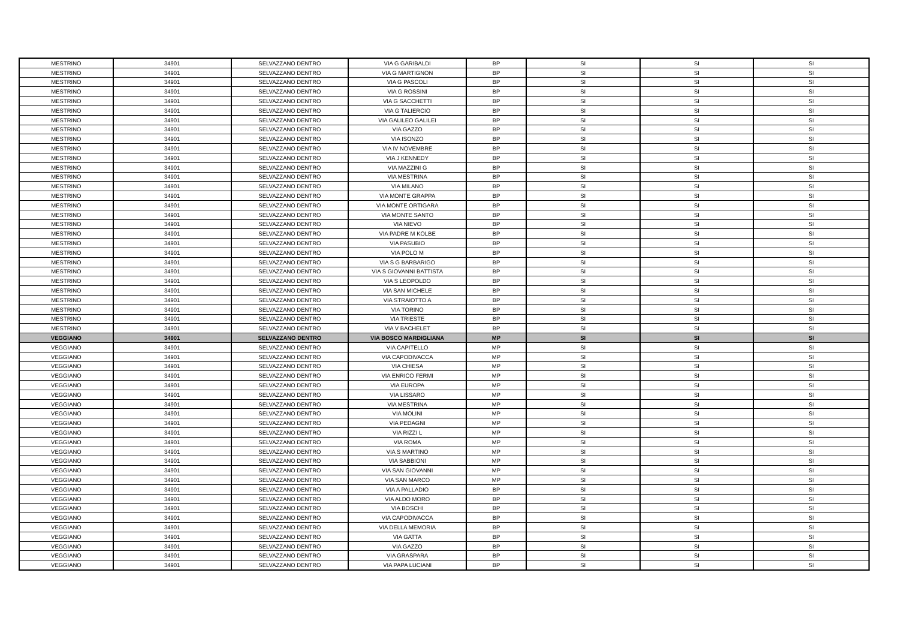| MESTRINO | 34901 | SELVAZZANO DENTRO | VIA G GARIBALDI | BP | SI | SI | SI |
| MESTRINO | 34901 | SELVAZZANO DENTRO | VIA G MARTIGNON | BP | SI | SI | SI |
| MESTRINO | 34901 | SELVAZZANO DENTRO | VIA G PASCOLI | BP | SI | SI | SI |
| MESTRINO | 34901 | SELVAZZANO DENTRO | VIA G ROSSINI | BP | SI | SI | SI |
| MESTRINO | 34901 | SELVAZZANO DENTRO | VIA G SACCHETTI | BP | SI | SI | SI |
| MESTRINO | 34901 | SELVAZZANO DENTRO | VIA G TALIERCIO | BP | SI | SI | SI |
| MESTRINO | 34901 | SELVAZZANO DENTRO | VIA GALILEO GALILEI | BP | SI | SI | SI |
| MESTRINO | 34901 | SELVAZZANO DENTRO | VIA GAZZO | BP | SI | SI | SI |
| MESTRINO | 34901 | SELVAZZANO DENTRO | VIA ISONZO | BP | SI | SI | SI |
| MESTRINO | 34901 | SELVAZZANO DENTRO | VIA IV NOVEMBRE | BP | SI | SI | SI |
| MESTRINO | 34901 | SELVAZZANO DENTRO | VIA J KENNEDY | BP | SI | SI | SI |
| MESTRINO | 34901 | SELVAZZANO DENTRO | VIA MAZZINI G | BP | SI | SI | SI |
| MESTRINO | 34901 | SELVAZZANO DENTRO | VIA MESTRINA | BP | SI | SI | SI |
| MESTRINO | 34901 | SELVAZZANO DENTRO | VIA MILANO | BP | SI | SI | SI |
| MESTRINO | 34901 | SELVAZZANO DENTRO | VIA MONTE GRAPPA | BP | SI | SI | SI |
| MESTRINO | 34901 | SELVAZZANO DENTRO | VIA MONTE ORTIGARA | BP | SI | SI | SI |
| MESTRINO | 34901 | SELVAZZANO DENTRO | VIA MONTE SANTO | BP | SI | SI | SI |
| MESTRINO | 34901 | SELVAZZANO DENTRO | VIA NIEVO | BP | SI | SI | SI |
| MESTRINO | 34901 | SELVAZZANO DENTRO | VIA PADRE M KOLBE | BP | SI | SI | SI |
| MESTRINO | 34901 | SELVAZZANO DENTRO | VIA PASUBIO | BP | SI | SI | SI |
| MESTRINO | 34901 | SELVAZZANO DENTRO | VIA POLO M | BP | SI | SI | SI |
| MESTRINO | 34901 | SELVAZZANO DENTRO | VIA S G BARBARIGO | BP | SI | SI | SI |
| MESTRINO | 34901 | SELVAZZANO DENTRO | VIA S GIOVANNI BATTISTA | BP | SI | SI | SI |
| MESTRINO | 34901 | SELVAZZANO DENTRO | VIA S LEOPOLDO | BP | SI | SI | SI |
| MESTRINO | 34901 | SELVAZZANO DENTRO | VIA SAN MICHELE | BP | SI | SI | SI |
| MESTRINO | 34901 | SELVAZZANO DENTRO | VIA STRAIOTTO A | BP | SI | SI | SI |
| MESTRINO | 34901 | SELVAZZANO DENTRO | VIA TORINO | BP | SI | SI | SI |
| MESTRINO | 34901 | SELVAZZANO DENTRO | VIA TRIESTE | BP | SI | SI | SI |
| MESTRINO | 34901 | SELVAZZANO DENTRO | VIA V BACHELET | BP | SI | SI | SI |
| VEGGIANO | 34901 | SELVAZZANO DENTRO | VIA BOSCO MARDIGLIANA | MP | SI | SI | SI |
| VEGGIANO | 34901 | SELVAZZANO DENTRO | VIA CAPITELLO | MP | SI | SI | SI |
| VEGGIANO | 34901 | SELVAZZANO DENTRO | VIA CAPODIVACCA | MP | SI | SI | SI |
| VEGGIANO | 34901 | SELVAZZANO DENTRO | VIA CHIESA | MP | SI | SI | SI |
| VEGGIANO | 34901 | SELVAZZANO DENTRO | VIA ENRICO FERMI | MP | SI | SI | SI |
| VEGGIANO | 34901 | SELVAZZANO DENTRO | VIA EUROPA | MP | SI | SI | SI |
| VEGGIANO | 34901 | SELVAZZANO DENTRO | VIA LISSARO | MP | SI | SI | SI |
| VEGGIANO | 34901 | SELVAZZANO DENTRO | VIA MESTRINA | MP | SI | SI | SI |
| VEGGIANO | 34901 | SELVAZZANO DENTRO | VIA MOLINI | MP | SI | SI | SI |
| VEGGIANO | 34901 | SELVAZZANO DENTRO | VIA PEDAGNI | MP | SI | SI | SI |
| VEGGIANO | 34901 | SELVAZZANO DENTRO | VIA RIZZI L | MP | SI | SI | SI |
| VEGGIANO | 34901 | SELVAZZANO DENTRO | VIA ROMA | MP | SI | SI | SI |
| VEGGIANO | 34901 | SELVAZZANO DENTRO | VIA S MARTINO | MP | SI | SI | SI |
| VEGGIANO | 34901 | SELVAZZANO DENTRO | VIA SABBIONI | MP | SI | SI | SI |
| VEGGIANO | 34901 | SELVAZZANO DENTRO | VIA SAN GIOVANNI | MP | SI | SI | SI |
| VEGGIANO | 34901 | SELVAZZANO DENTRO | VIA SAN MARCO | MP | SI | SI | SI |
| VEGGIANO | 34901 | SELVAZZANO DENTRO | VIA A PALLADIO | BP | SI | SI | SI |
| VEGGIANO | 34901 | SELVAZZANO DENTRO | VIA ALDO MORO | BP | SI | SI | SI |
| VEGGIANO | 34901 | SELVAZZANO DENTRO | VIA BOSCHI | BP | SI | SI | SI |
| VEGGIANO | 34901 | SELVAZZANO DENTRO | VIA CAPODIVACCA | BP | SI | SI | SI |
| VEGGIANO | 34901 | SELVAZZANO DENTRO | VIA DELLA MEMORIA | BP | SI | SI | SI |
| VEGGIANO | 34901 | SELVAZZANO DENTRO | VIA GATTA | BP | SI | SI | SI |
| VEGGIANO | 34901 | SELVAZZANO DENTRO | VIA GAZZO | BP | SI | SI | SI |
| VEGGIANO | 34901 | SELVAZZANO DENTRO | VIA GRASPARA | BP | SI | SI | SI |
| VEGGIANO | 34901 | SELVAZZANO DENTRO | VIA PAPA LUCIANI | BP | SI | SI | SI |